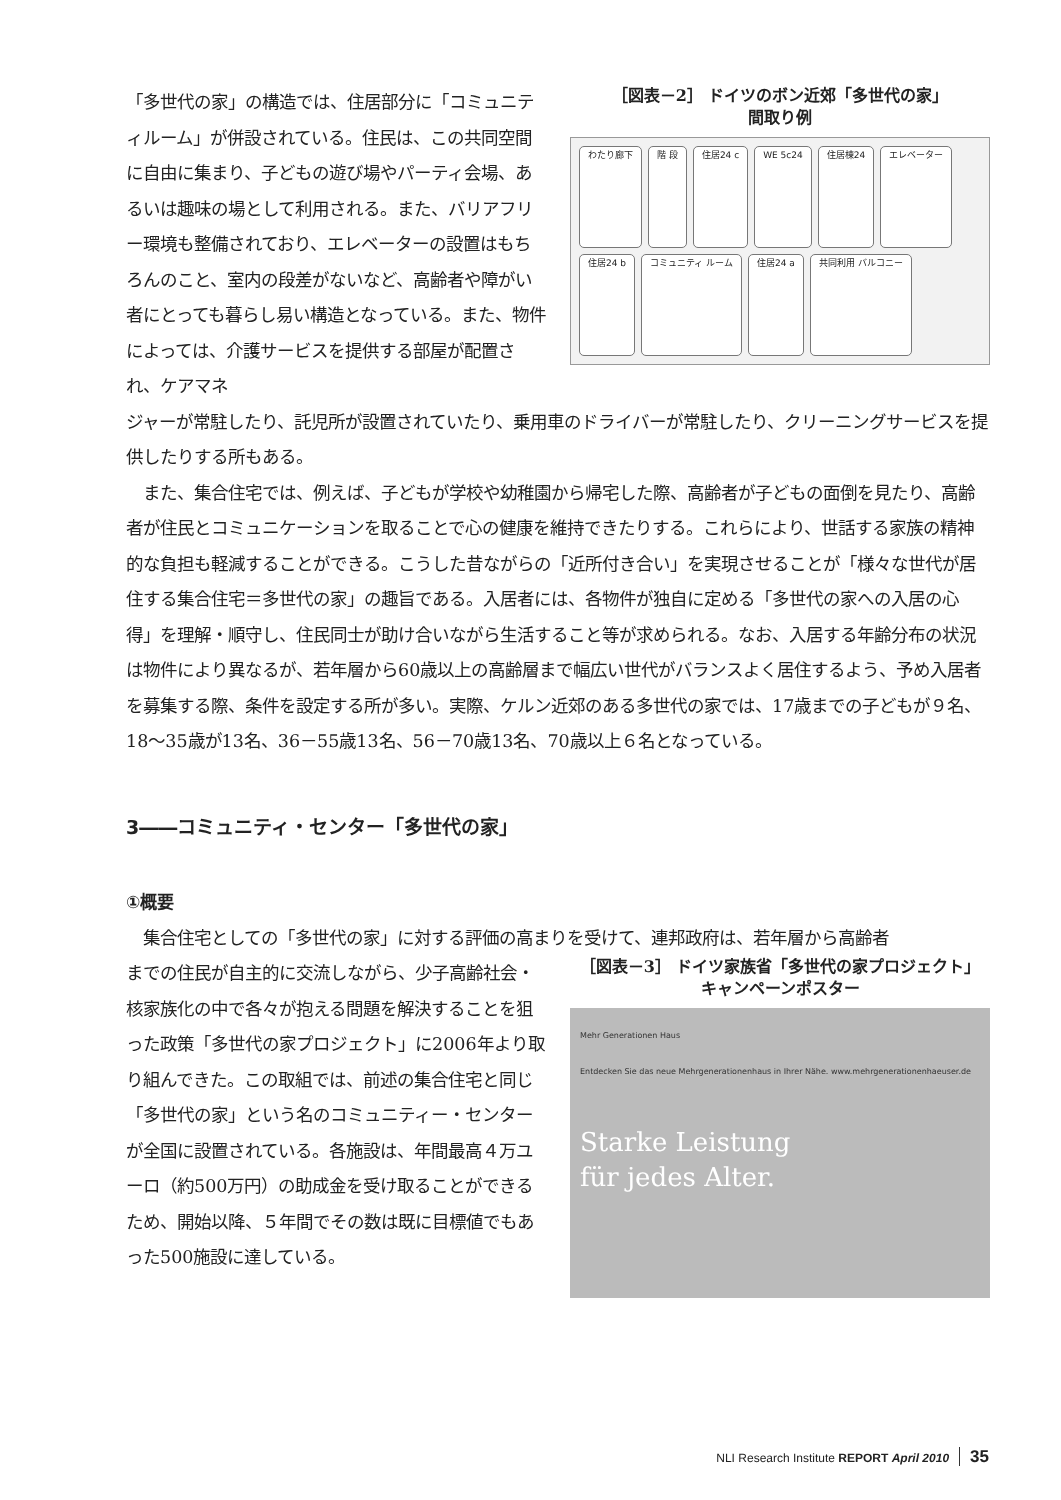「多世代の家」の構造では、住居部分に「コミュニティルーム」が併設されている。住民は、この共同空間に自由に集まり、子どもの遊び場やパーティ会場、あるいは趣味の場として利用される。また、バリアフリー環境も整備されており、エレベーターの設置はもちろんのこと、室内の段差がないなど、高齢者や障がい者にとっても暮らし易い構造となっている。また、物件によっては、介護サービスを提供する部屋が配置され、ケアマネ
［図表－2］ ドイツのボン近郊「多世代の家」
間取り例
わたり廊下 階 段 住居24 c WE 5c24 住居棟24 エレベーター 住居24 b コミュニティ ルーム 住居24 a 共同利用 バルコニー
ジャーが常駐したり、託児所が設置されていたり、乗用車のドライバーが常駐したり、クリーニングサービスを提供したりする所もある。
　また、集合住宅では、例えば、子どもが学校や幼稚園から帰宅した際、高齢者が子どもの面倒を見たり、高齢者が住民とコミュニケーションを取ることで心の健康を維持できたりする。これらにより、世話する家族の精神的な負担も軽減することができる。こうした昔ながらの「近所付き合い」を実現させることが「様々な世代が居住する集合住宅＝多世代の家」の趣旨である。入居者には、各物件が独自に定める「多世代の家への入居の心得」を理解・順守し、住民同士が助け合いながら生活すること等が求められる。なお、入居する年齢分布の状況は物件により異なるが、若年層から60歳以上の高齢層まで幅広い世代がバランスよく居住するよう、予め入居者を募集する際、条件を設定する所が多い。実際、ケルン近郊のある多世代の家では、17歳までの子どもが９名、18～35歳が13名、36－55歳13名、56－70歳13名、70歳以上６名となっている。
3――コミュニティ・センター「多世代の家」
①概要
　集合住宅としての「多世代の家」に対する評価の高まりを受けて、連邦政府は、若年層から高齢者
までの住民が自主的に交流しながら、少子高齢社会・核家族化の中で各々が抱える問題を解決することを狙った政策「多世代の家プロジェクト」に2006年より取り組んできた。この取組では、前述の集合住宅と同じ「多世代の家」という名のコミュニティー・センターが全国に設置されている。各施設は、年間最高４万ユーロ（約500万円）の助成金を受け取ることができるため、開始以降、５年間でその数は既に目標値でもあった500施設に達している。
［図表－3］ ドイツ家族省「多世代の家プロジェクト」
キャンペーンポスター
Mehr Generationen Haus
Entdecken Sie das neue Mehrgenerationenhaus in Ihrer Nähe. www.mehrgenerationenhaeuser.de
Starke Leistung
für jedes Alter.
NLI Research Institute REPORT April 2010 35